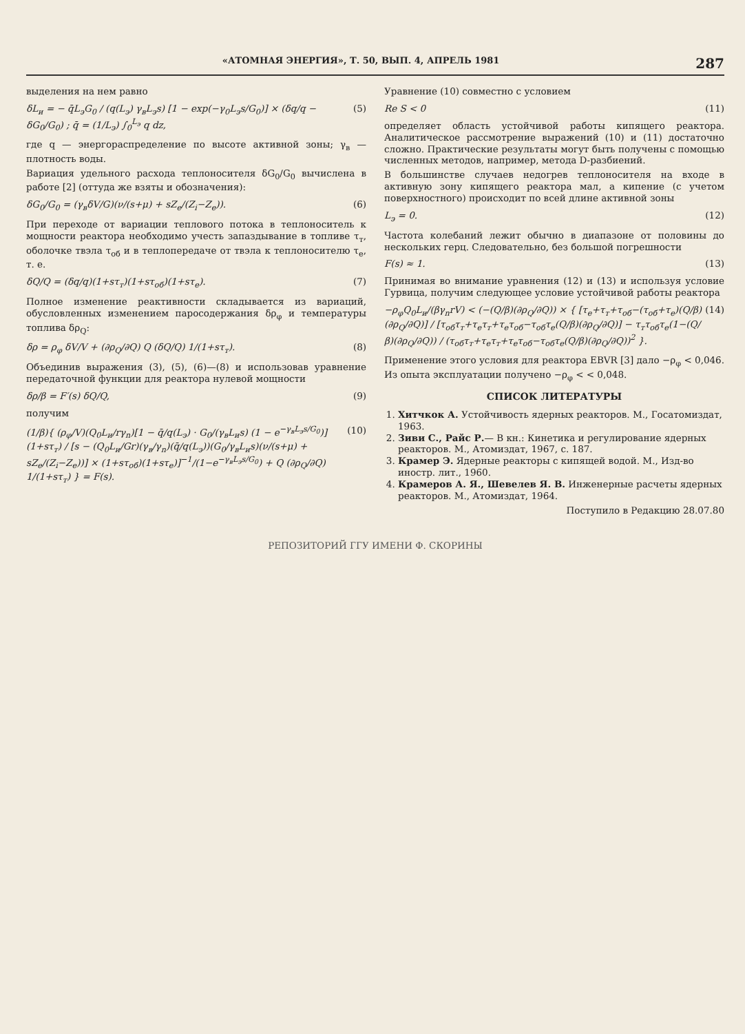«АТОМНАЯ ЭНЕРГИЯ», Т. 50, ВЫП. 4, АПРЕЛЬ 1981 287
выделения на нем равно
δL<sub>и</sub> = − q̄L<sub>э</sub>G<sub>0</sub> / (q(L<sub>э</sub>) γ<sub>в</sub>L<sub>э</sub>s) [1 − exp(−γ<sub>0</sub>L<sub>э</sub>s/G<sub>0</sub>)] × (δq/q − δG<sub>0</sub>/G<sub>0</sub>) ; q̄ = (1/L<sub>э</sub>) ∫<sub>0</sub><sup>L<sub>э</sub></sup> q dz, (5)
где q — энергораспределение по высоте активной зоны; γ<sub>в</sub> — плотность воды.
Вариация удельного расхода теплоносителя δG<sub>0</sub>/G<sub>0</sub> вычислена в работе [2] (оттуда же взяты и обозначения):
δG<sub>0</sub>/G<sub>0</sub> = (γ<sub>в</sub>δV/G)(ν/(s+μ) + sZ<sub>e</sub>/(Z<sub>i</sub>−Z<sub>e</sub>)). (6)
При переходе от вариации теплового потока в теплоноситель к мощности реактора необходимо учесть запаздывание в топливе τ<sub>т</sub>, оболочке твэла τ<sub>об</sub> и в теплопередаче от твэла к теплоносителю τ<sub>e</sub>, т. е.
δQ/Q = (δq/q)(1+sτ<sub>т</sub>)(1+sτ<sub>об</sub>)(1+sτ<sub>e</sub>). (7)
Полное изменение реактивности складывается из вариаций, обусловленных изменением паросодержания δρ<sub>φ</sub> и температуры топлива δρ<sub>Q</sub>:
δρ = ρ<sub>φ</sub> δV/V + (∂ρ<sub>Q</sub>/∂Q) Q (δQ/Q) 1/(1+sτ<sub>т</sub>). (8)
Объединив выражения (3), (5), (6)—(8) и использовав уравнение передаточной функции для реактора нулевой мощности
δρ/β = F′(s) δQ/Q, (9)
получим
(1/β){ (ρ<sub>φ</sub>/V)(Q<sub>0</sub>L<sub>и</sub>/rγ<sub>n</sub>)[1 − q̄/q(L<sub>э</sub>) · G<sub>0</sub>/(γ<sub>в</sub>L<sub>и</sub>s) (1 − e<sup>−γ<sub>в</sub>L<sub>э</sub>s/G<sub>0</sub></sup>)](1+sτ<sub>т</sub>) / [s − (Q<sub>0</sub>L<sub>и</sub>/Gr)(γ<sub>в</sub>/γ<sub>n</sub>)(q̄/q(L<sub>э</sub>))(G<sub>0</sub>/γ<sub>в</sub>L<sub>и</sub>s)(ν/(s+μ) + sZ<sub>e</sub>/(Z<sub>i</sub>−Z<sub>e</sub>))] × (1+sτ<sub>об</sub>)(1+sτ<sub>e</sub>)]<sup>−1</sup>/(1−e<sup>−γ<sub>в</sub>L<sub>э</sub>s/G<sub>0</sub></sup>) + Q (∂ρ<sub>Q</sub>/∂Q) 1/(1+sτ<sub>т</sub>) } = F(s). (10)
Уравнение (10) совместно с условием
Re S < 0 (11)
определяет область устойчивой работы кипящего реактора. Аналитическое рассмотрение выражений (10) и (11) достаточно сложно. Практические результаты могут быть получены с помощью численных методов, например, метода D-разбиений.
В большинстве случаев недогрев теплоносителя на входе в активную зону кипящего реактора мал, а кипение (с учетом поверхностного) происходит по всей длине активной зоны
L<sub>э</sub> = 0. (12)
Частота колебаний лежит обычно в диапазоне от половины до нескольких герц. Следовательно, без большой погрешности
F(s) ≈ 1. (13)
Принимая во внимание уравнения (12) и (13) и используя условие Гурвица, получим следующее условие устойчивой работы реактора
−ρ<sub>φ</sub>Q<sub>0</sub>L<sub>и</sub>/(βγ<sub>n</sub>rV) < (−(Q/β)(∂ρ<sub>Q</sub>/∂Q)) × { [τ<sub>e</sub>+τ<sub>т</sub>+τ<sub>об</sub>−(τ<sub>об</sub>+τ<sub>e</sub>)(Q/β)(∂ρ<sub>Q</sub>/∂Q)] / [τ<sub>об</sub>τ<sub>т</sub>+τ<sub>e</sub>τ<sub>т</sub>+τ<sub>e</sub>τ<sub>об</sub>−τ<sub>об</sub>τ<sub>e</sub>(Q/β)(∂ρ<sub>Q</sub>/∂Q)] − τ<sub>т</sub>τ<sub>об</sub>τ<sub>e</sub>(1−(Q/β)(∂ρ<sub>Q</sub>/∂Q)) / (τ<sub>об</sub>τ<sub>т</sub>+τ<sub>e</sub>τ<sub>т</sub>+τ<sub>e</sub>τ<sub>об</sub>−τ<sub>об</sub>τ<sub>e</sub>(Q/β)(∂ρ<sub>Q</sub>/∂Q))<sup>2</sup> }. (14)
Применение этого условия для реактора EBVR [3] дало −ρ<sub>φ</sub> < 0,046. Из опыта эксплуатации получено −ρ<sub>φ</sub> < < 0,048.
СПИСОК ЛИТЕРАТУРЫ
1. Хитчкок А. Устойчивость ядерных реакторов. М., Госатомиздат, 1963.
2. Зиви С., Райс Р.— В кн.: Кинетика и регулирование ядерных реакторов. М., Атомиздат, 1967, с. 187.
3. Крамер Э. Ядерные реакторы с кипящей водой. М., Изд-во иностр. лит., 1960.
4. Крамеров А. Я., Шевелев Я. В. Инженерные расчеты ядерных реакторов. М., Атомиздат, 1964.
Поступило в Редакцию 28.07.80
РЕПОЗИТОРИЙ ГГУ ИМЕНИ Ф. СКОРИНЫ